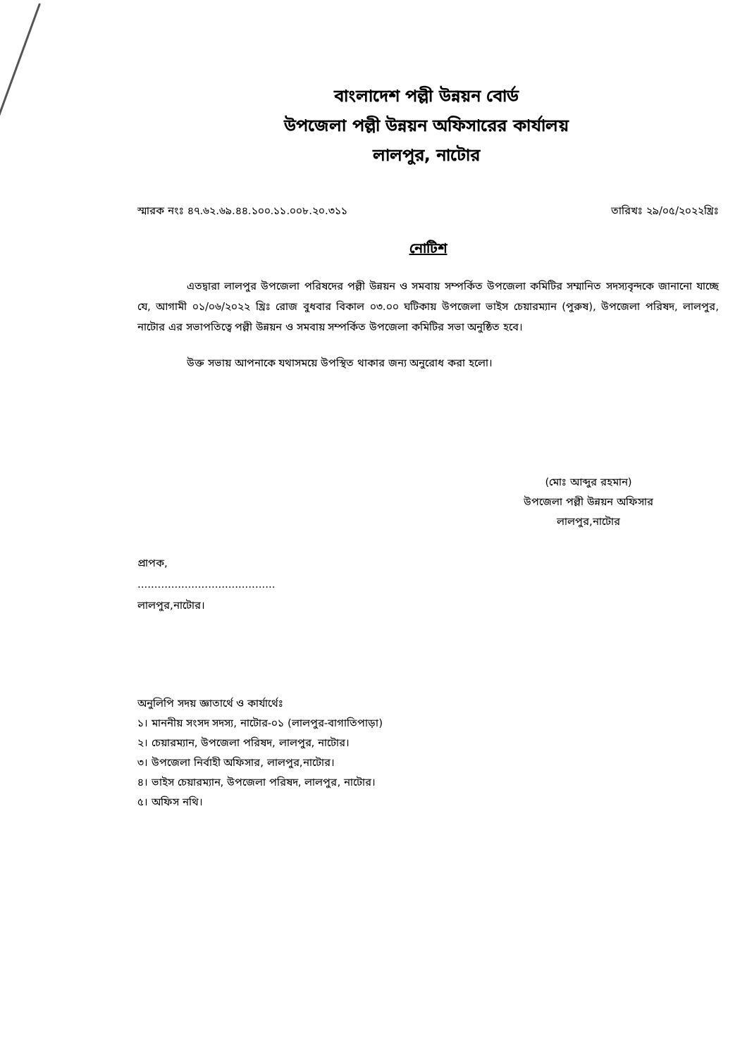বাংলাদেশ পল্লী উন্নয়ন বোর্ড
উপজেলা পল্লী উন্নয়ন অফিসারের কার্যালয়
লালপুর, নাটোর
স্মারক নংঃ ৪৭.৬২.৬৯.৪৪.১০০.১১.০০৮.২০.৩১১ তারিখঃ ২৯/০৫/২০২২খ্রিঃ
নোটিশ
এতদ্বারা লালপুর উপজেলা পরিষদের পল্লী উন্নয়ন ও সমবায় সম্পর্কিত উপজেলা কমিটির সম্মানিত সদস্যবৃন্দকে জানানো যাচ্ছে যে, আগামী ০১/০৬/২০২২ খ্রিঃ রোজ বুধবার বিকাল ০৩.০০ ঘটিকায় উপজেলা ভাইস চেয়ারম্যান (পুরুষ), উপজেলা পরিষদ, লালপুর, নাটোর এর সভাপতিত্বে পল্লী উন্নয়ন ও সমবায় সম্পর্কিত উপজেলা কমিটির সভা অনুষ্ঠিত হবে।
উক্ত সভায় আপনাকে যথাসময়ে উপস্থিত থাকার জন্য অনুরোধ করা হলো।
(মোঃ আব্দুর রহমান)
উপজেলা পল্লী উন্নয়ন অফিসার
লালপুর,নাটোর
প্রাপক,
.........................................
লালপুর,নাটোর।
অনুলিপি সদয় জ্ঞাতার্থে ও কার্যার্থেঃ
১। মাননীয় সংসদ সদস্য, নাটোর-০১ (লালপুর-বাগাতিপাড়া)
২। চেয়ারম্যান, উপজেলা পরিষদ, লালপুর, নাটোর।
৩। উপজেলা নির্বাহী অফিসার, লালপুর,নাটোর।
৪। ভাইস চেয়ারম্যান, উপজেলা পরিষদ, লালপুর, নাটোর।
৫। অফিস নথি।